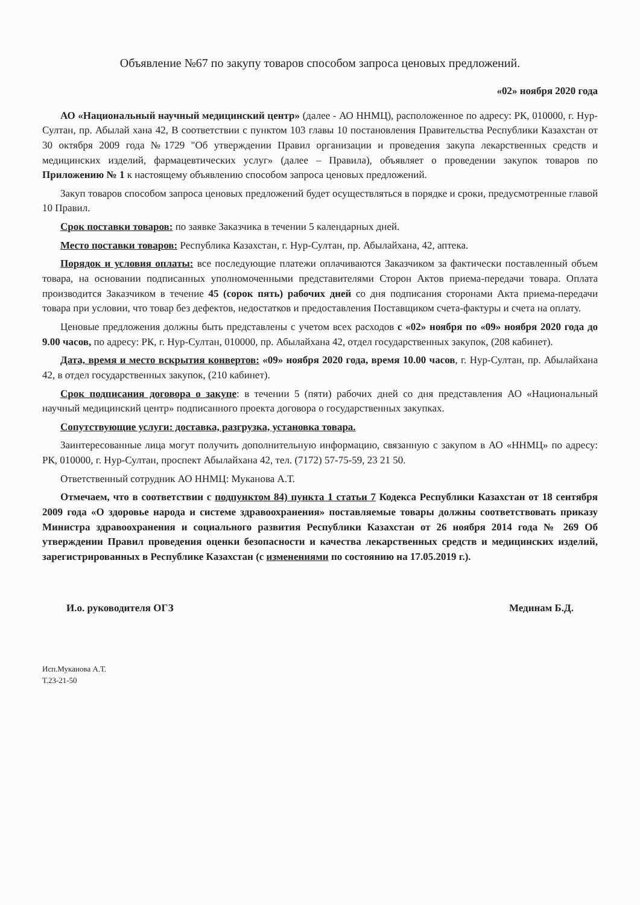Объявление №67 по закупу товаров способом запроса ценовых предложений.
«02» ноября 2020 года
АО «Национальный научный медицинский центр» (далее - АО ННМЦ), расположенное по адресу: РК, 010000, г. Нур-Султан, пр. Абылай хана 42, В соответствии с пунктом 103 главы 10 постановления Правительства Республики Казахстан от 30 октября 2009 года №1729 "Об утверждении Правил организации и проведения закупа лекарственных средств и медицинских изделий, фармацевтических услуг» (далее – Правила), объявляет о проведении закупок товаров по Приложению № 1 к настоящему объявлению способом запроса ценовых предложений.
Закуп товаров способом запроса ценовых предложений будет осуществляться в порядке и сроки, предусмотренные главой 10 Правил.
Срок поставки товаров: по заявке Заказчика в течении 5 календарных дней.
Место поставки товаров: Республика Казахстан, г. Нур-Султан, пр. Абылайхана, 42, аптека.
Порядок и условия оплаты: все последующие платежи оплачиваются Заказчиком за фактически поставленный объем товара, на основании подписанных уполномоченными представителями Сторон Актов приема-передачи товара. Оплата производится Заказчиком в течение 45 (сорок пять) рабочих дней со дня подписания сторонами Акта приема-передачи товара при условии, что товар без дефектов, недостатков и предоставления Поставщиком счета-фактуры и счета на оплату.
Ценовые предложения должны быть представлены с учетом всех расходов с «02» ноября по «09» ноября 2020 года до 9.00 часов, по адресу: РК, г. Нур-Султан, 010000, пр. Абылайхана 42, отдел государственных закупок, (208 кабинет).
Дата, время и место вскрытия конвертов: «09» ноября 2020 года, время 10.00 часов, г. Нур-Султан, пр. Абылайхана 42, в отдел государственных закупок, (210 кабинет).
Срок подписания договора о закупе: в течении 5 (пяти) рабочих дней со дня представления АО «Национальный научный медицинский центр» подписанного проекта договора о государственных закупках.
Сопутствующие услуги: доставка, разгрузка, установка товара.
Заинтересованные лица могут получить дополнительную информацию, связанную с закупом в АО «ННМЦ» по адресу: РК, 010000, г. Нур-Султан, проспект Абылайхана 42, тел. (7172) 57-75-59, 23 21 50.
Ответственный сотрудник АО ННМЦ: Муканова А.Т.
Отмечаем, что в соответствии с подпунктом 84) пункта 1 статьи 7 Кодекса Республики Казахстан от 18 сентября 2009 года «О здоровье народа и системе здравоохранения» поставляемые товары должны соответствовать приказу Министра здравоохранения и социального развития Республики Казахстан от 26 ноября 2014 года № 269 Об утверждении Правил проведения оценки безопасности и качества лекарственных средств и медицинских изделий, зарегистрированных в Республике Казахстан (с изменениями по состоянию на 17.05.2019 г.).
И.о. руководителя ОГЗ Мединам Б.Д.
Исп.Муканова А.Т.
Т.23-21-50